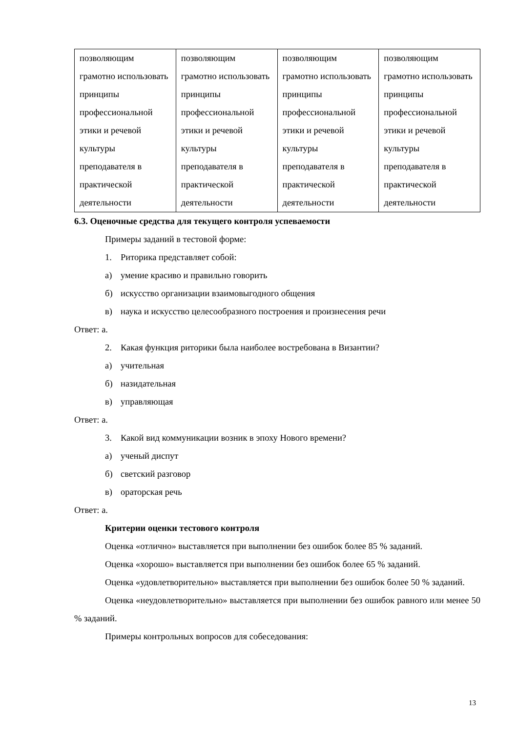| позволяющим грамотно использовать принципы профессиональной этики и речевой культуры преподавателя в практической деятельности | позволяющим грамотно использовать принципы профессиональной этики и речевой культуры преподавателя в практической деятельности | позволяющим грамотно использовать принципы профессиональной этики и речевой культуры преподавателя в практической деятельности | позволяющим грамотно использовать принципы профессиональной этики и речевой культуры преподавателя в практической деятельности |
6.3. Оценочные средства для текущего контроля успеваемости
Примеры заданий в тестовой форме:
1. Риторика представляет собой:
а) умение красиво и правильно говорить
б) искусство организации взаимовыгодного общения
в) наука и искусство целесообразного построения и произнесения речи
Ответ: а.
2. Какая функция риторики была наиболее востребована в Византии?
а) учительная
б) назидательная
в) управляющая
Ответ: а.
3. Какой вид коммуникации возник в эпоху Нового времени?
а) ученый диспут
б) светский разговор
в) ораторская речь
Ответ: а.
Критерии оценки тестового контроля
Оценка «отлично» выставляется при выполнении без ошибок более 85 % заданий.
Оценка «хорошо» выставляется при выполнении без ошибок более 65 % заданий.
Оценка «удовлетворительно» выставляется при выполнении без ошибок более 50 % заданий.
Оценка «неудовлетворительно» выставляется при выполнении без ошибок равного или менее 50 % заданий.
Примеры контрольных вопросов для собеседования:
13